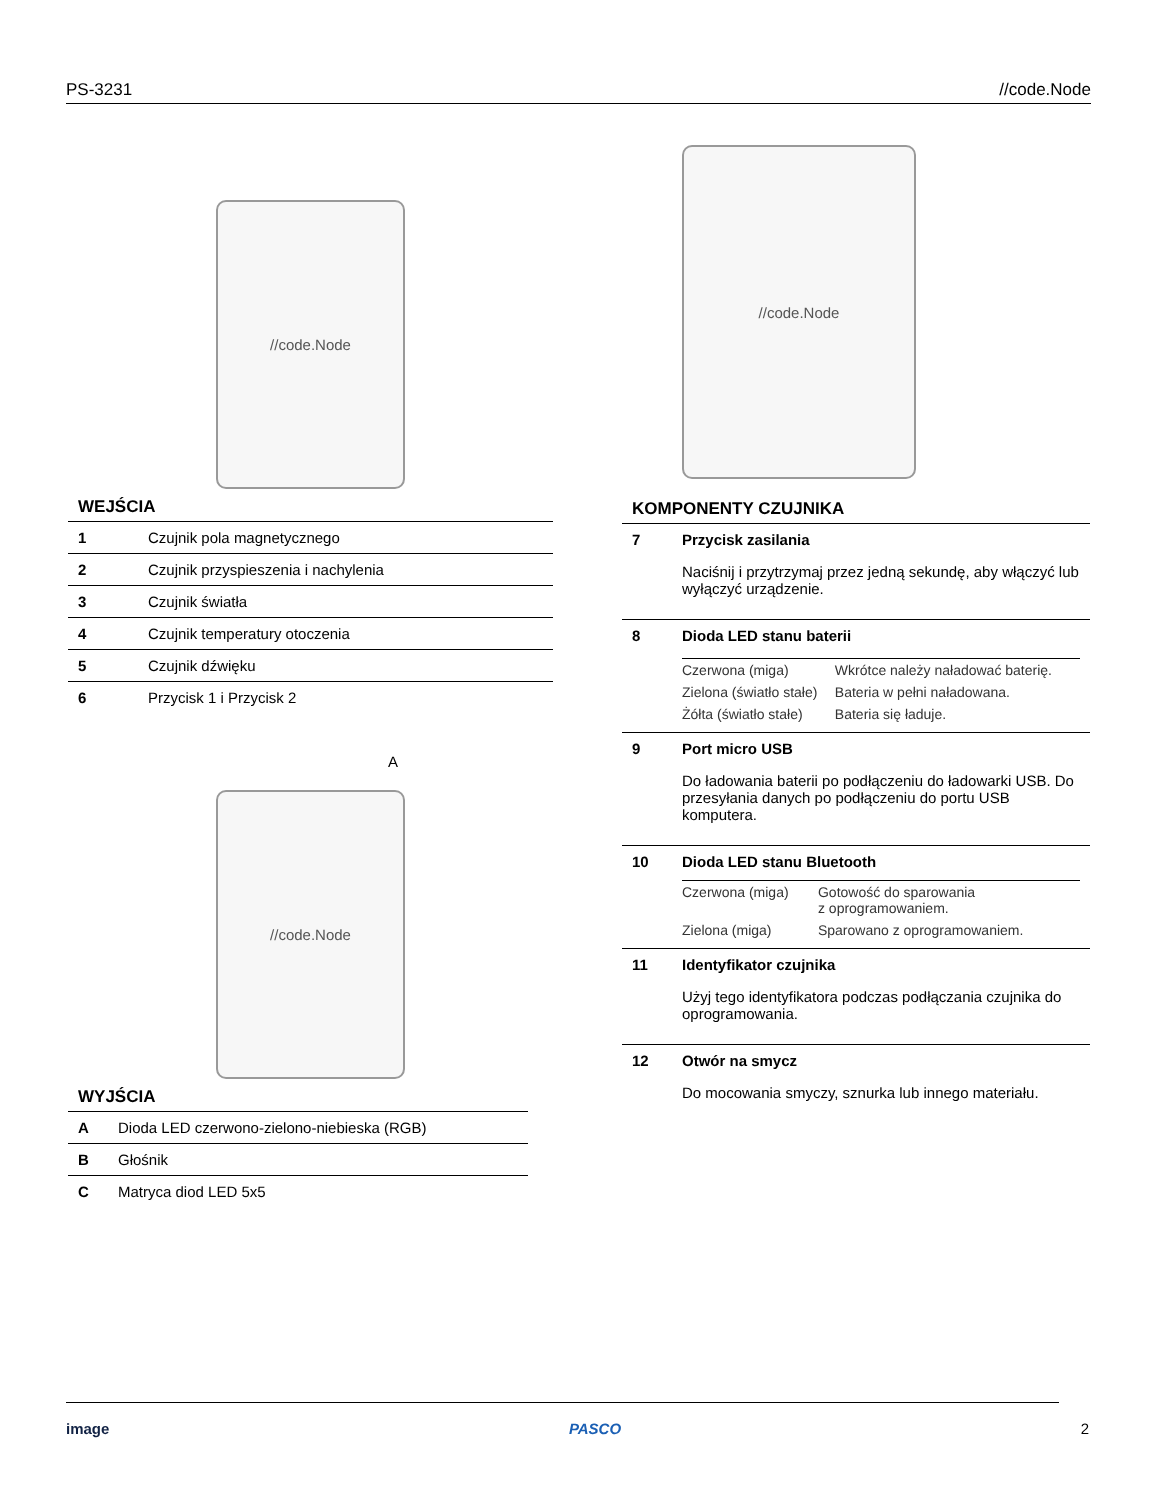PS-3231 //code.Node
//code.Node
WEJŚCIA
| 1 | Czujnik pola magnetycznego |
| 2 | Czujnik przyspieszenia i nachylenia |
| 3 | Czujnik światła |
| 4 | Czujnik temperatury otoczenia |
| 5 | Czujnik dźwięku |
| 6 | Przycisk 1 i Przycisk 2 |
A
//code.Node
WYJŚCIA
| A | Dioda LED czerwono-zielono-niebieska (RGB) |
| B | Głośnik |
| C | Matryca diod LED 5x5 |
//code.Node
KOMPONENTY CZUJNIKA
| 7 | Przycisk zasilania Naciśnij i przytrzymaj przez jedną sekundę, aby włączyć lub wyłączyć urządzenie. |
| 8 | Dioda LED stanu baterii / Czerwona (miga) / Wkrótce należy naładować baterię. / / Zielona (światło stałe) / Bateria w pełni naładowana. / / Żółta (światło stałe) / Bateria się ładuje. / |
| 9 | Port micro USB Do ładowania baterii po podłączeniu do ładowarki USB. Do przesyłania danych po podłączeniu do portu USB komputera. |
| 10 | Dioda LED stanu Bluetooth / Czerwona (miga) / Gotowość do sparowania z oprogramowaniem. / / Zielona (miga) / Sparowano z oprogramowaniem. / |
| 11 | Identyfikator czujnika Użyj tego identyfikatora podczas podłączania czujnika do oprogramowania. |
| 12 | Otwór na smycz Do mocowania smyczy, sznurka lub innego materiału. |
image PASCO 2